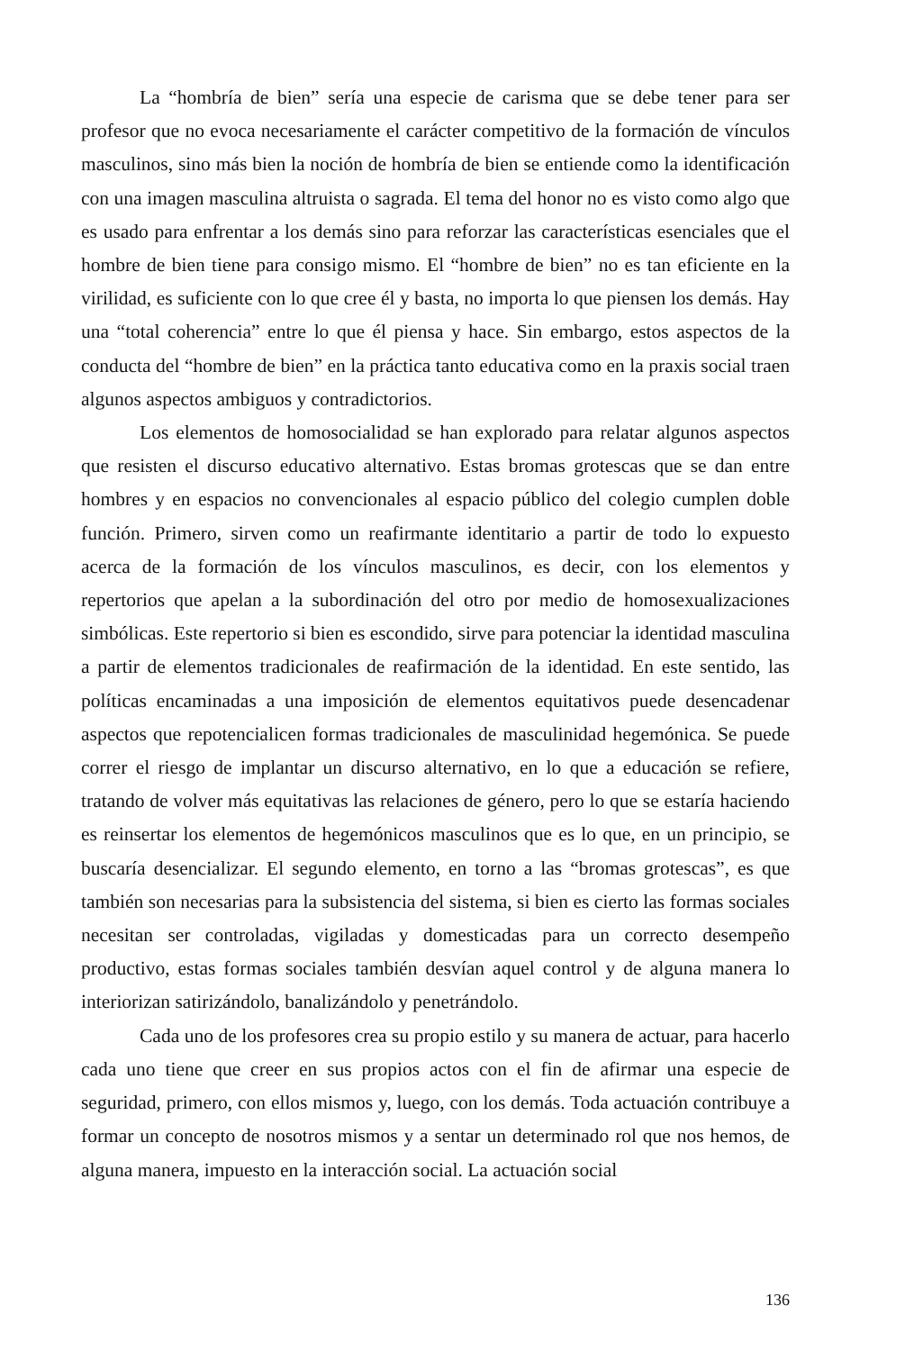La “hombría de bien” sería una especie de carisma que se debe tener para ser profesor que no evoca necesariamente el carácter competitivo de la formación de vínculos masculinos, sino más bien la noción de hombría de bien se entiende como la identificación con una imagen masculina altruista o sagrada. El tema del honor no es visto como algo que es usado para enfrentar a los demás sino para reforzar las características esenciales que el hombre de bien tiene para consigo mismo. El “hombre de bien” no es tan eficiente en la virilidad, es suficiente con lo que cree él y basta, no importa lo que piensen los demás. Hay una “total coherencia” entre lo que él piensa y hace. Sin embargo, estos aspectos de la conducta del “hombre de bien” en la práctica tanto educativa como en la praxis social traen algunos aspectos ambiguos y contradictorios.
Los elementos de homosocialidad se han explorado para relatar algunos aspectos que resisten el discurso educativo alternativo. Estas bromas grotescas que se dan entre hombres y en espacios no convencionales al espacio público del colegio cumplen doble función. Primero, sirven como un reafirmante identitario a partir de todo lo expuesto acerca de la formación de los vínculos masculinos, es decir, con los elementos y repertorios que apelan a la subordinación del otro por medio de homosexualizaciones simbólicas. Este repertorio si bien es escondido, sirve para potenciar la identidad masculina a partir de elementos tradicionales de reafirmación de la identidad. En este sentido, las políticas encaminadas a una imposición de elementos equitativos puede desencadenar aspectos que repotencialicen formas tradicionales de masculinidad hegemónica. Se puede correr el riesgo de implantar un discurso alternativo, en lo que a educación se refiere, tratando de volver más equitativas las relaciones de género, pero lo que se estaría haciendo es reinsertar los elementos de hegemónicos masculinos que es lo que, en un principio, se buscaría desencializar. El segundo elemento, en torno a las “bromas grotescas”, es que también son necesarias para la subsistencia del sistema, si bien es cierto las formas sociales necesitan ser controladas, vigiladas y domesticadas para un correcto desempeño productivo, estas formas sociales también desvían aquel control y de alguna manera lo interiorizan satirizándolo, banalizándolo y penetrándolo.
Cada uno de los profesores crea su propio estilo y su manera de actuar, para hacerlo cada uno tiene que creer en sus propios actos con el fin de afirmar una especie de seguridad, primero, con ellos mismos y, luego, con los demás. Toda actuación contribuye a formar un concepto de nosotros mismos y a sentar un determinado rol que nos hemos, de alguna manera, impuesto en la interacción social. La actuación social
136